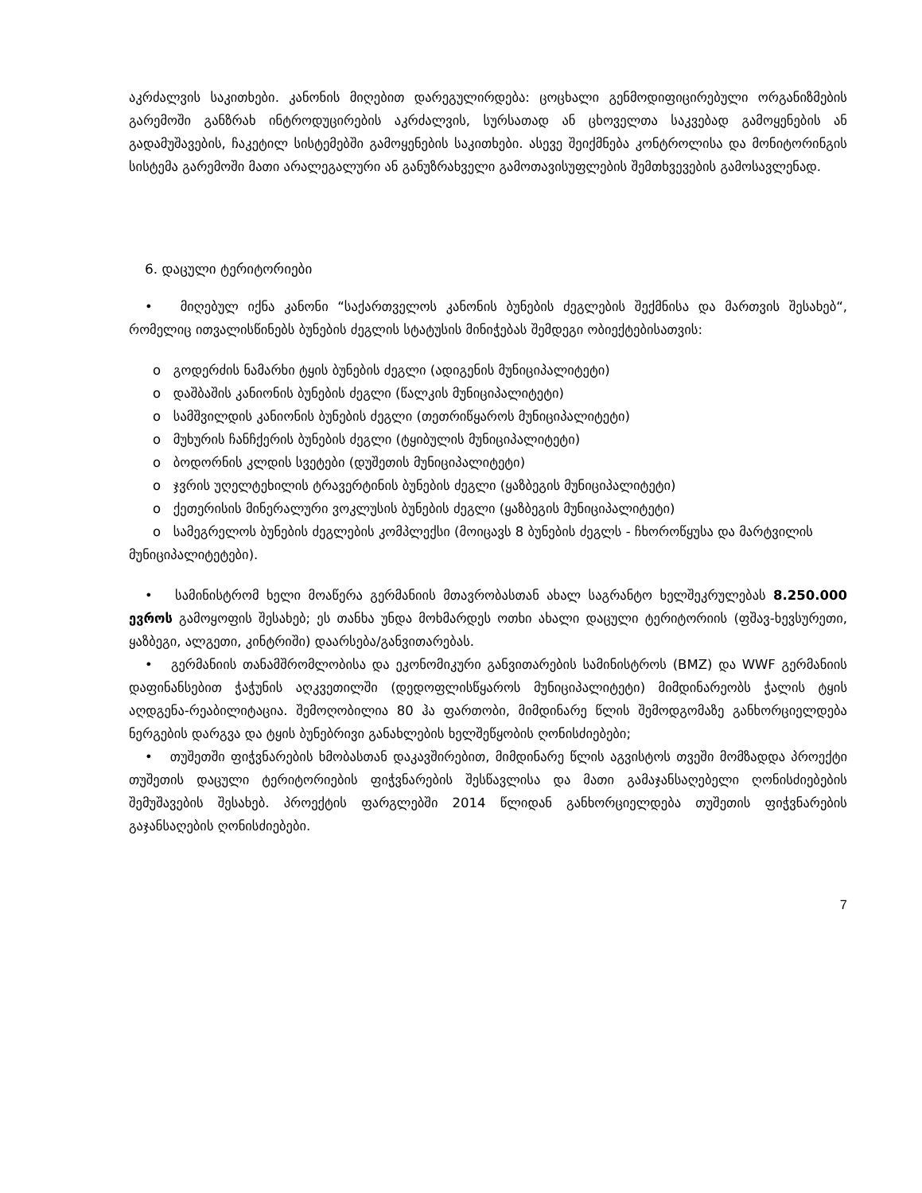აკრძალვის საკითხები. კანონის მიღებით დარეგულირდება: ცოცხალი გენმოდიფიცირებული ორგანიზმების გარემოში განზრახ ინტროდუცირების აკრძალვის, სურსათად ან ცხოველთა საკვებად გამოყენების ან გადამუშავების, ჩაკეტილ სისტემებში გამოყენების საკითხები. ასევე შეიქმნება კონტროლისა და მონიტორინგის სისტემა გარემოში მათი არალეგალური ან განუზრახველი გამოთავისუფლების შემთხვევების გამოსავლენად.
6. დაცული ტერიტორიები
• მიღებულ იქნა კანონი “საქართველოს კანონის ბუნების ძეგლების შექმნისა და მართვის შესახებ“, რომელიც ითვალისწინებს ბუნების ძეგლის სტატუსის მინიჭებას შემდეგი ობიექტებისათვის:
o გოდერძის ნამარხი ტყის ბუნების ძეგლი (ადიგენის მუნიციპალიტეტი)
o დაშბაშის კანიონის ბუნების ძეგლი (წალკის მუნიციპალიტეტი)
o სამშვილდის კანიონის ბუნების ძეგლი (თეთრიწყაროს მუნიციპალიტეტი)
o მუხურის ჩანჩქერის ბუნების ძეგლი (ტყიბულის მუნიციპალიტეტი)
o ბოდორნის კლდის სვეტები (დუშეთის მუნიციპალიტეტი)
o ჯვრის უღელტეხილის ტრავერტინის ბუნების ძეგლი (ყაზბეგის მუნიციპალიტეტი)
o ქეთერისის მინერალური ვოკლუსის ბუნების ძეგლი (ყაზბეგის მუნიციპალიტეტი)
o სამეგრელოს ბუნების ძეგლების კომპლექსი (მოიცავს 8 ბუნების ძეგლს - ჩხოროწყუსა და მარტვილის მუნიციპალიტეტები).
• სამინისტრომ ხელი მოაწერა გერმანიის მთავრობასთან ახალ საგრანტო ხელშეკრულებას 8.250.000 ევროს გამოყოფის შესახებ; ეს თანხა უნდა მოხმარდეს ოთხი ახალი დაცული ტერიტორიის (ფშავ-ხევსურეთი, ყაზბეგი, ალგეთი, კინტრიში) დაარსება/განვითარებას.
• გერმანიის თანამშრომლობისა და ეკონომიკური განვითარების სამინისტროს (BMZ) და WWF გერმანიის დაფინანსებით ჭაჭუნის აღკვეთილში (დედოფლისწყაროს მუნიციპალიტეტი) მიმდინარეობს ჭალის ტყის აღდგენა-რეაბილიტაცია. შემოღობილია 80 ჰა ფართობი, მიმდინარე წლის შემოდგომაზე განხორციელდება ნერგების დარგვა და ტყის ბუნებრივი განახლების ხელშეწყობის ღონისძიებები;
• თუშეთში ფიჭვნარების ხმობასთან დაკავშირებით, მიმდინარე წლის აგვისტოს თვეში მომზადდა პროექტი თუშეთის დაცული ტერიტორიების ფიჭვნარების შესწავლისა და მათი გამაჯანსაღებელი ღონისძიებების შემუშავების შესახებ. პროექტის ფარგლებში 2014 წლიდან განხორციელდება თუშეთის ფიჭვნარების გაჯანსაღების ღონისძიებები.
7